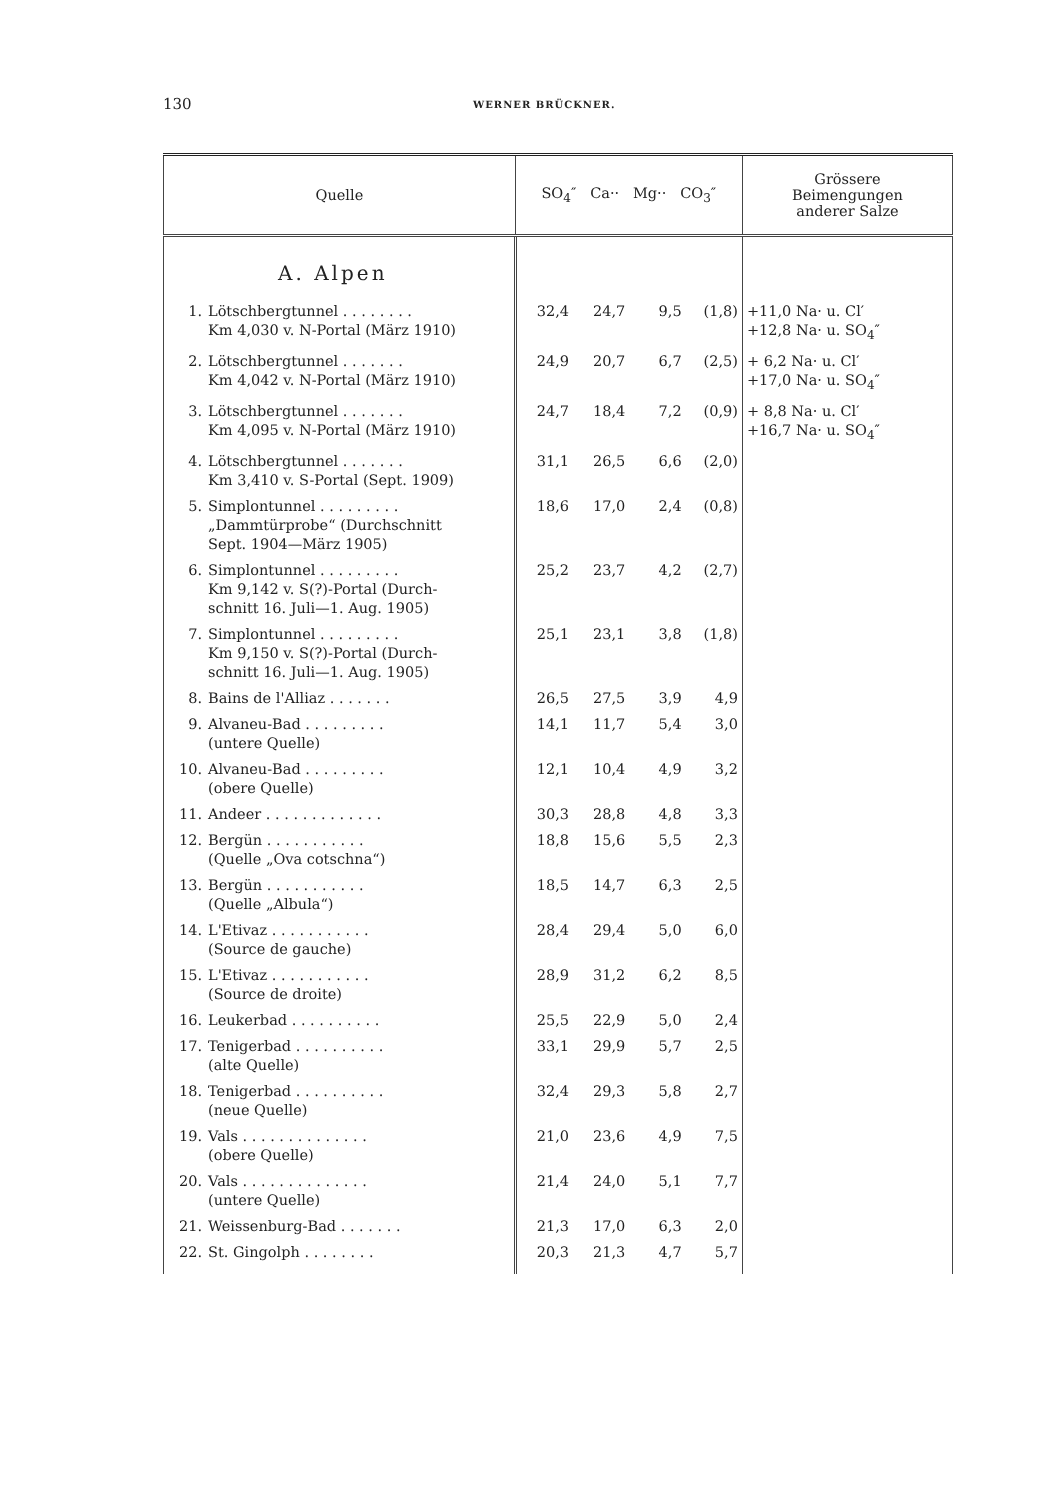130 WERNER BRÜCKNER.
| Quelle | SO<sub>4</sub>″ Ca·· Mg·· CO<sub>3</sub>″ | | | | Grössere Beimengungen anderer Salze |
| --- | --- | --- | --- | --- | --- |
| A. Alpen | | | | | |
| 1. Lötschbergtunnel . . . . . . . . Km 4,030 v. N-Portal (März 1910) | 32,4 | 24,7 | 9,5 | (1,8) | +11,0 Na· u. Cl′ +12,8 Na· u. SO<sub>4</sub>″ |
| 2. Lötschbergtunnel . . . . . . . Km 4,042 v. N-Portal (März 1910) | 24,9 | 20,7 | 6,7 | (2,5) | + 6,2 Na· u. Cl′ +17,0 Na· u. SO<sub>4</sub>″ |
| 3. Lötschbergtunnel . . . . . . . Km 4,095 v. N-Portal (März 1910) | 24,7 | 18,4 | 7,2 | (0,9) | + 8,8 Na· u. Cl′ +16,7 Na· u. SO<sub>4</sub>″ |
| 4. Lötschbergtunnel . . . . . . . Km 3,410 v. S-Portal (Sept. 1909) | 31,1 | 26,5 | 6,6 | (2,0) | |
| 5. Simplontunnel . . . . . . . . . „Dammtürprobe“ (Durchschnitt Sept. 1904—März 1905) | 18,6 | 17,0 | 2,4 | (0,8) | |
| 6. Simplontunnel . . . . . . . . . Km 9,142 v. S(?)-Portal (Durch- schnitt 16. Juli—1. Aug. 1905) | 25,2 | 23,7 | 4,2 | (2,7) | |
| 7. Simplontunnel . . . . . . . . . Km 9,150 v. S(?)-Portal (Durch- schnitt 16. Juli—1. Aug. 1905) | 25,1 | 23,1 | 3,8 | (1,8) | |
| 8. Bains de l'Alliaz . . . . . . . | 26,5 | 27,5 | 3,9 | 4,9 | |
| 9. Alvaneu-Bad . . . . . . . . . (untere Quelle) | 14,1 | 11,7 | 5,4 | 3,0 | |
| 10. Alvaneu-Bad . . . . . . . . . (obere Quelle) | 12,1 | 10,4 | 4,9 | 3,2 | |
| 11. Andeer . . . . . . . . . . . . . | 30,3 | 28,8 | 4,8 | 3,3 | |
| 12. Bergün . . . . . . . . . . . (Quelle „Ova cotschna“) | 18,8 | 15,6 | 5,5 | 2,3 | |
| 13. Bergün . . . . . . . . . . . (Quelle „Albula“) | 18,5 | 14,7 | 6,3 | 2,5 | |
| 14. L'Etivaz . . . . . . . . . . . (Source de gauche) | 28,4 | 29,4 | 5,0 | 6,0 | |
| 15. L'Etivaz . . . . . . . . . . . (Source de droite) | 28,9 | 31,2 | 6,2 | 8,5 | |
| 16. Leukerbad . . . . . . . . . . | 25,5 | 22,9 | 5,0 | 2,4 | |
| 17. Tenigerbad . . . . . . . . . . (alte Quelle) | 33,1 | 29,9 | 5,7 | 2,5 | |
| 18. Tenigerbad . . . . . . . . . . (neue Quelle) | 32,4 | 29,3 | 5,8 | 2,7 | |
| 19. Vals . . . . . . . . . . . . . . (obere Quelle) | 21,0 | 23,6 | 4,9 | 7,5 | |
| 20. Vals . . . . . . . . . . . . . . (untere Quelle) | 21,4 | 24,0 | 5,1 | 7,7 | |
| 21. Weissenburg-Bad . . . . . . . | 21,3 | 17,0 | 6,3 | 2,0 | |
| 22. St. Gingolph . . . . . . . . | 20,3 | 21,3 | 4,7 | 5,7 | |